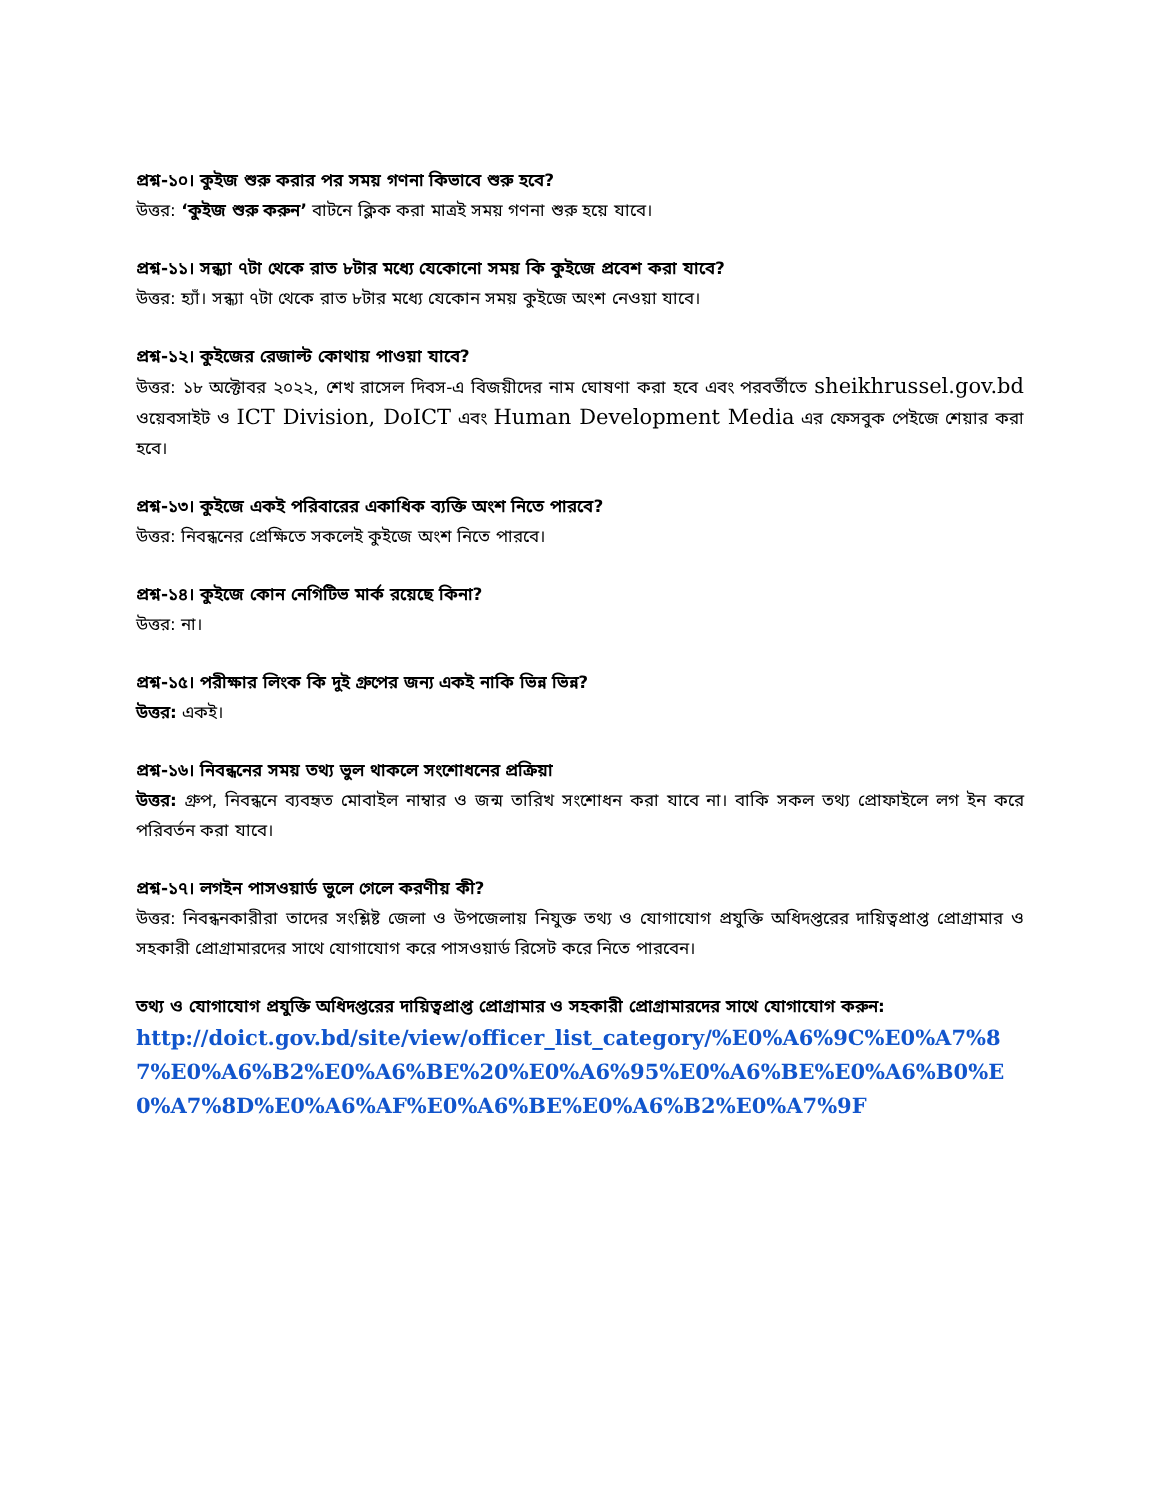প্রশ্ন-১০। কুইজ শুরু করার পর সময় গণনা কিভাবে শুরু হবে?
উত্তর: ‘কুইজ শুরু করুন’ বাটনে ক্লিক করা মাত্রই সময় গণনা শুরু হয়ে যাবে।
প্রশ্ন-১১। সন্ধ্যা ৭টা থেকে রাত ৮টার মধ্যে যেকোনো সময় কি কুইজে প্রবেশ করা যাবে?
উত্তর: হ্যাঁ। সন্ধ্যা ৭টা থেকে রাত ৮টার মধ্যে যেকোন সময় কুইজে অংশ নেওয়া যাবে।
প্রশ্ন-১২। কুইজের রেজাল্ট কোথায় পাওয়া যাবে?
উত্তর: ১৮ অক্টোবর ২০২২, শেখ রাসেল দিবস-এ বিজয়ীদের নাম ঘোষণা করা হবে এবং পরবর্তীতে sheikhrussel.gov.bd ওয়েবসাইট ও ICT Division, DoICT এবং Human Development Media এর ফেসবুক পেইজে শেয়ার করা হবে।
প্রশ্ন-১৩। কুইজে একই পরিবারের একাধিক ব্যক্তি অংশ নিতে পারবে?
উত্তর: নিবন্ধনের প্রেক্ষিতে সকলেই কুইজে অংশ নিতে পারবে।
প্রশ্ন-১৪। কুইজে কোন নেগিটিভ মার্ক রয়েছে কিনা?
উত্তর: না।
প্রশ্ন-১৫। পরীক্ষার লিংক কি দুই গ্রুপের জন্য একই নাকি ভিন্ন ভিন্ন?
উত্তর: একই।
প্রশ্ন-১৬। নিবন্ধনের সময় তথ্য ভুল থাকলে সংশোধনের প্রক্রিয়া
উত্তর: গ্রুপ, নিবন্ধনে ব্যবহৃত মোবাইল নাম্বার ও জন্ম তারিখ সংশোধন করা যাবে না। বাকি সকল তথ্য প্রোফাইলে লগ ইন করে পরিবর্তন করা যাবে।
প্রশ্ন-১৭। লগইন পাসওয়ার্ড ভুলে গেলে করণীয় কী?
উত্তর: নিবন্ধনকারীরা তাদের সংশ্লিষ্ট জেলা ও উপজেলায় নিযুক্ত তথ্য ও যোগাযোগ প্রযুক্তি অধিদপ্তরের দায়িত্বপ্রাপ্ত প্রোগ্রামার ও সহকারী প্রোগ্রামারদের সাথে যোগাযোগ করে পাসওয়ার্ড রিসেট করে নিতে পারবেন।
তথ্য ও যোগাযোগ প্রযুক্তি অধিদপ্তরের দায়িত্বপ্রাপ্ত প্রোগ্রামার ও সহকারী প্রোগ্রামারদের সাথে যোগাযোগ করুন:
http://doict.gov.bd/site/view/officer_list_category/%E0%A6%9C%E0%A7%87%E0%A6%B2%E0%A6%BE%20%E0%A6%95%E0%A6%BE%E0%A6%B0%E0%A7%8D%E0%A6%AF%E0%A6%BE%E0%A6%B2%E0%A7%9F